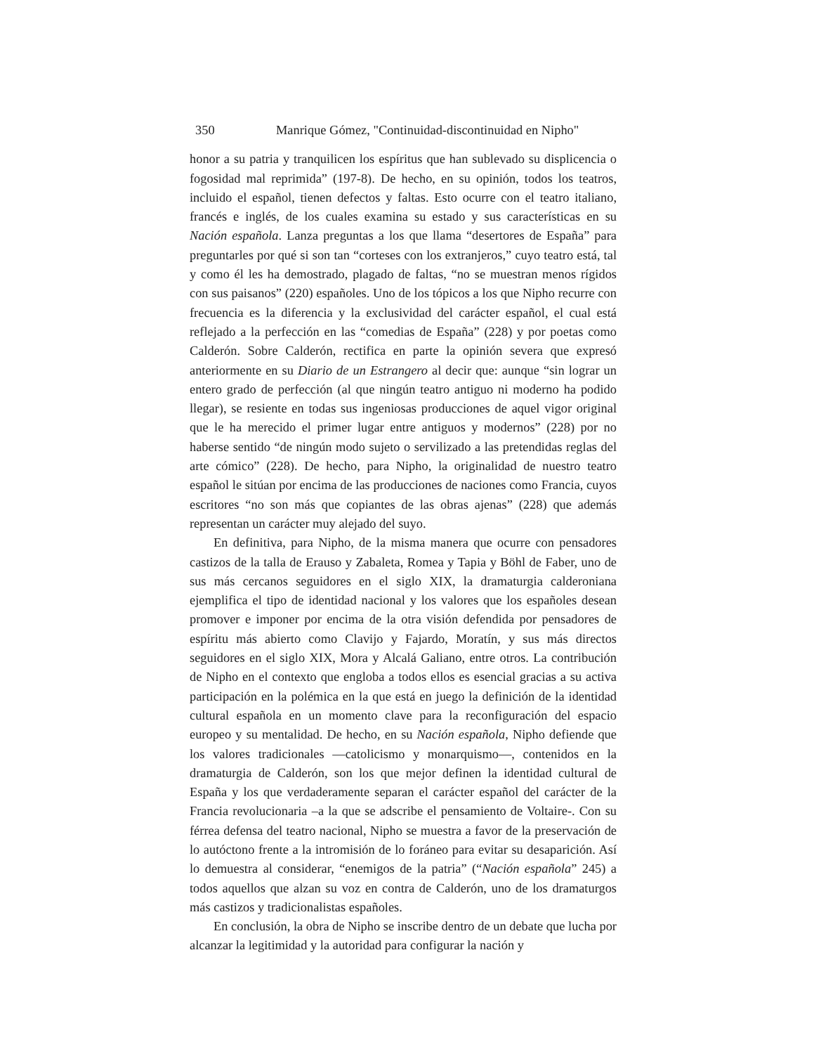350 Manrique Gómez, "Continuidad-discontinuidad en Nipho"
honor a su patria y tranquilicen los espíritus que han sublevado su displicencia o fogosidad mal reprimida” (197-8). De hecho, en su opinión, todos los teatros, incluido el español, tienen defectos y faltas. Esto ocurre con el teatro italiano, francés e inglés, de los cuales examina su estado y sus características en su Nación española. Lanza preguntas a los que llama “desertores de España” para preguntarles por qué si son tan “corteses con los extranjeros,” cuyo teatro está, tal y como él les ha demostrado, plagado de faltas, “no se muestran menos rígidos con sus paisanos” (220) españoles. Uno de los tópicos a los que Nipho recurre con frecuencia es la diferencia y la exclusividad del carácter español, el cual está reflejado a la perfección en las “comedias de España” (228) y por poetas como Calderón. Sobre Calderón, rectifica en parte la opinión severa que expresó anteriormente en su Diario de un Estrangero al decir que: aunque “sin lograr un entero grado de perfección (al que ningún teatro antiguo ni moderno ha podido llegar), se resiente en todas sus ingeniosas producciones de aquel vigor original que le ha merecido el primer lugar entre antiguos y modernos” (228) por no haberse sentido “de ningún modo sujeto o servilizado a las pretendidas reglas del arte cómico” (228). De hecho, para Nipho, la originalidad de nuestro teatro español le sitúan por encima de las producciones de naciones como Francia, cuyos escritores “no son más que copiantes de las obras ajenas” (228) que además representan un carácter muy alejado del suyo.
En definitiva, para Nipho, de la misma manera que ocurre con pensadores castizos de la talla de Erauso y Zabaleta, Romea y Tapia y Böhl de Faber, uno de sus más cercanos seguidores en el siglo XIX, la dramaturgia calderoniana ejemplifica el tipo de identidad nacional y los valores que los españoles desean promover e imponer por encima de la otra visión defendida por pensadores de espíritu más abierto como Clavijo y Fajardo, Moratín, y sus más directos seguidores en el siglo XIX, Mora y Alcalá Galiano, entre otros. La contribución de Nipho en el contexto que engloba a todos ellos es esencial gracias a su activa participación en la polémica en la que está en juego la definición de la identidad cultural española en un momento clave para la reconfiguración del espacio europeo y su mentalidad. De hecho, en su Nación española, Nipho defiende que los valores tradicionales —catolicismo y monarquismo—, contenidos en la dramaturgia de Calderón, son los que mejor definen la identidad cultural de España y los que verdaderamente separan el carácter español del carácter de la Francia revolucionaria –a la que se adscribe el pensamiento de Voltaire-. Con su férrea defensa del teatro nacional, Nipho se muestra a favor de la preservación de lo autóctono frente a la intromisión de lo foráneo para evitar su desaparición. Así lo demuestra al considerar, “enemigos de la patria” (“Nación española” 245) a todos aquellos que alzan su voz en contra de Calderón, uno de los dramaturgos más castizos y tradicionalistas españoles.
En conclusión, la obra de Nipho se inscribe dentro de un debate que lucha por alcanzar la legitimidad y la autoridad para configurar la nación y